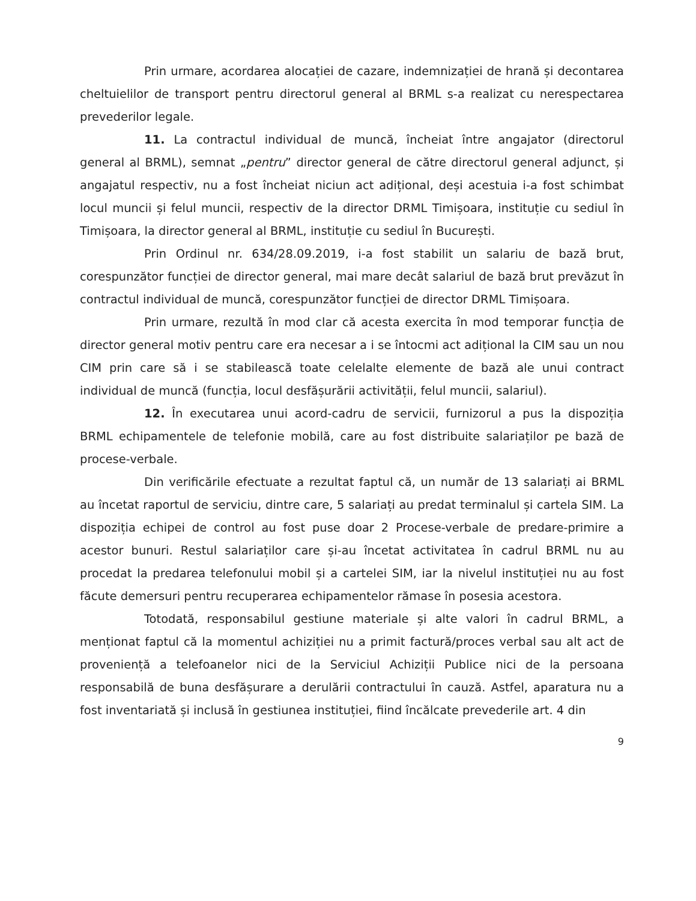Prin urmare, acordarea alocației de cazare, indemnizației de hrană și decontarea cheltuielilor de transport pentru directorul general al BRML s-a realizat cu nerespectarea prevederilor legale.
11. La contractul individual de muncă, încheiat între angajator (directorul general al BRML), semnat „pentru” director general de către directorul general adjunct, și angajatul respectiv, nu a fost încheiat niciun act adițional, deși acestuia i-a fost schimbat locul muncii și felul muncii, respectiv de la director DRML Timișoara, instituție cu sediul în Timișoara, la director general al BRML, instituție cu sediul în București.
Prin Ordinul nr. 634/28.09.2019, i-a fost stabilit un salariu de bază brut, corespunzător funcției de director general, mai mare decât salariul de bază brut prevăzut în contractul individual de muncă, corespunzător funcției de director DRML Timișoara.
Prin urmare, rezultă în mod clar că acesta exercita în mod temporar funcția de director general motiv pentru care era necesar a i se întocmi act adițional la CIM sau un nou CIM prin care să i se stabilească toate celelalte elemente de bază ale unui contract individual de muncă (funcția, locul desfășurării activității, felul muncii, salariul).
12. În executarea unui acord-cadru de servicii, furnizorul a pus la dispoziția BRML echipamentele de telefonie mobilă, care au fost distribuite salariaților pe bază de procese-verbale.
Din verificările efectuate a rezultat faptul că, un număr de 13 salariați ai BRML au încetat raportul de serviciu, dintre care, 5 salariați au predat terminalul și cartela SIM. La dispoziția echipei de control au fost puse doar 2 Procese-verbale de predare-primire a acestor bunuri. Restul salariaților care și-au încetat activitatea în cadrul BRML nu au procedat la predarea telefonului mobil și a cartelei SIM, iar la nivelul instituției nu au fost făcute demersuri pentru recuperarea echipamentelor rămase în posesia acestora.
Totodată, responsabilul gestiune materiale și alte valori în cadrul BRML, a menționat faptul că la momentul achiziției nu a primit factură/proces verbal sau alt act de proveniență a telefoanelor nici de la Serviciul Achiziții Publice nici de la persoana responsabilă de buna desfășurare a derulării contractului în cauză. Astfel, aparatura nu a fost inventariată și inclusă în gestiunea instituției, fiind încălcate prevederile art. 4 din
9